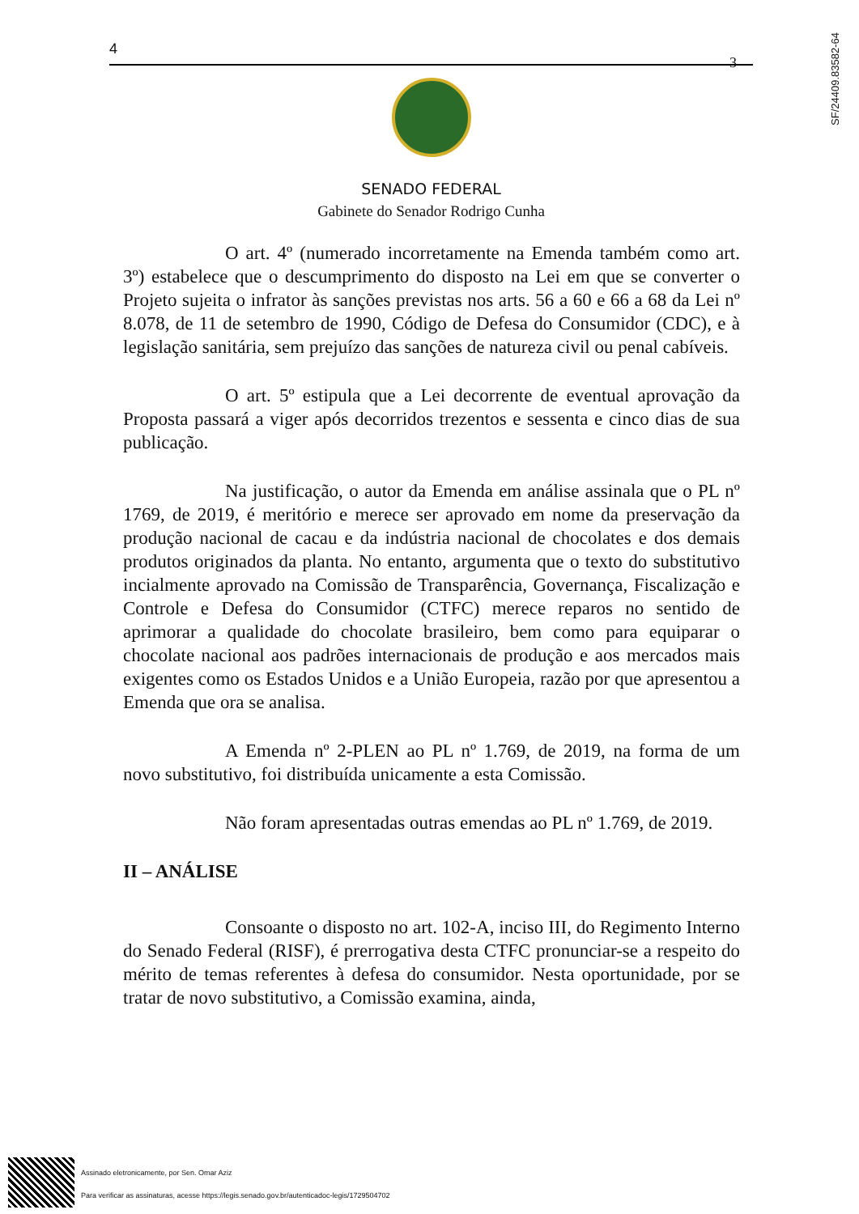SF/24409.83582-64
4
3
SENADO FEDERAL
Gabinete do Senador Rodrigo Cunha
O art. 4º (numerado incorretamente na Emenda também como art. 3º) estabelece que o descumprimento do disposto na Lei em que se converter o Projeto sujeita o infrator às sanções previstas nos arts. 56 a 60 e 66 a 68 da Lei nº 8.078, de 11 de setembro de 1990, Código de Defesa do Consumidor (CDC), e à legislação sanitária, sem prejuízo das sanções de natureza civil ou penal cabíveis.
O art. 5º estipula que a Lei decorrente de eventual aprovação da Proposta passará a viger após decorridos trezentos e sessenta e cinco dias de sua publicação.
Na justificação, o autor da Emenda em análise assinala que o PL nº 1769, de 2019, é meritório e merece ser aprovado em nome da preservação da produção nacional de cacau e da indústria nacional de chocolates e dos demais produtos originados da planta. No entanto, argumenta que o texto do substitutivo incialmente aprovado na Comissão de Transparência, Governança, Fiscalização e Controle e Defesa do Consumidor (CTFC) merece reparos no sentido de aprimorar a qualidade do chocolate brasileiro, bem como para equiparar o chocolate nacional aos padrões internacionais de produção e aos mercados mais exigentes como os Estados Unidos e a União Europeia, razão por que apresentou a Emenda que ora se analisa.
A Emenda nº 2-PLEN ao PL nº 1.769, de 2019, na forma de um novo substitutivo, foi distribuída unicamente a esta Comissão.
Não foram apresentadas outras emendas ao PL nº 1.769, de 2019.
II – ANÁLISE
Consoante o disposto no art. 102-A, inciso III, do Regimento Interno do Senado Federal (RISF), é prerrogativa desta CTFC pronunciar-se a respeito do mérito de temas referentes à defesa do consumidor. Nesta oportunidade, por se tratar de novo substitutivo, a Comissão examina, ainda,
Assinado eletronicamente, por Sen. Omar Aziz
Para verificar as assinaturas, acesse https://legis.senado.gov.br/autenticadoc-legis/1729504702